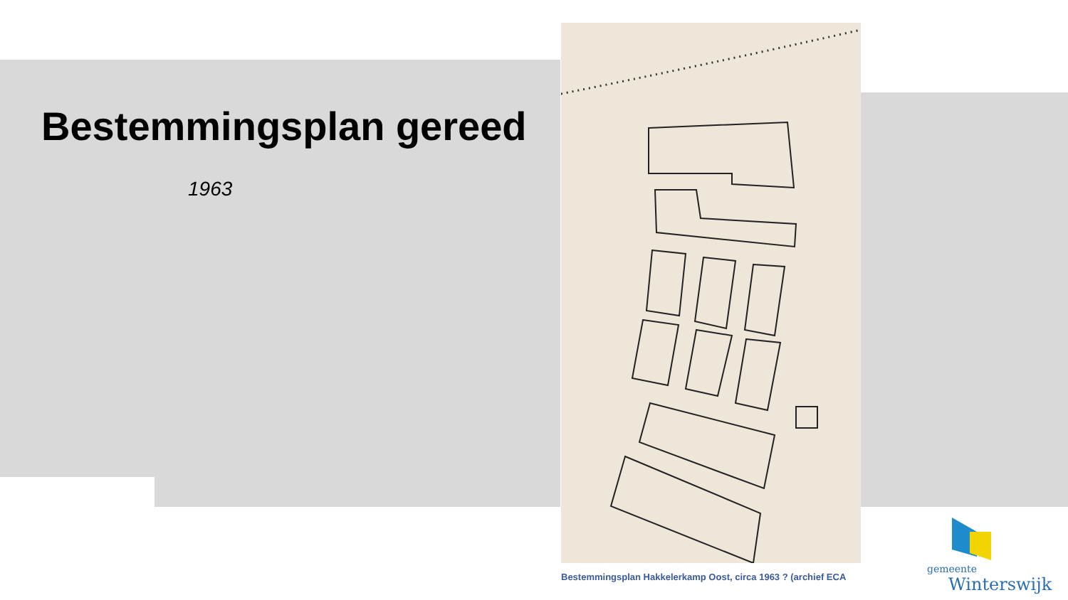Bestemmingsplan gereed
1963
Bestemmingsplan Hakkelerkamp Oost, circa 1963 ? (archief ECA
gemeente
Winterswijk